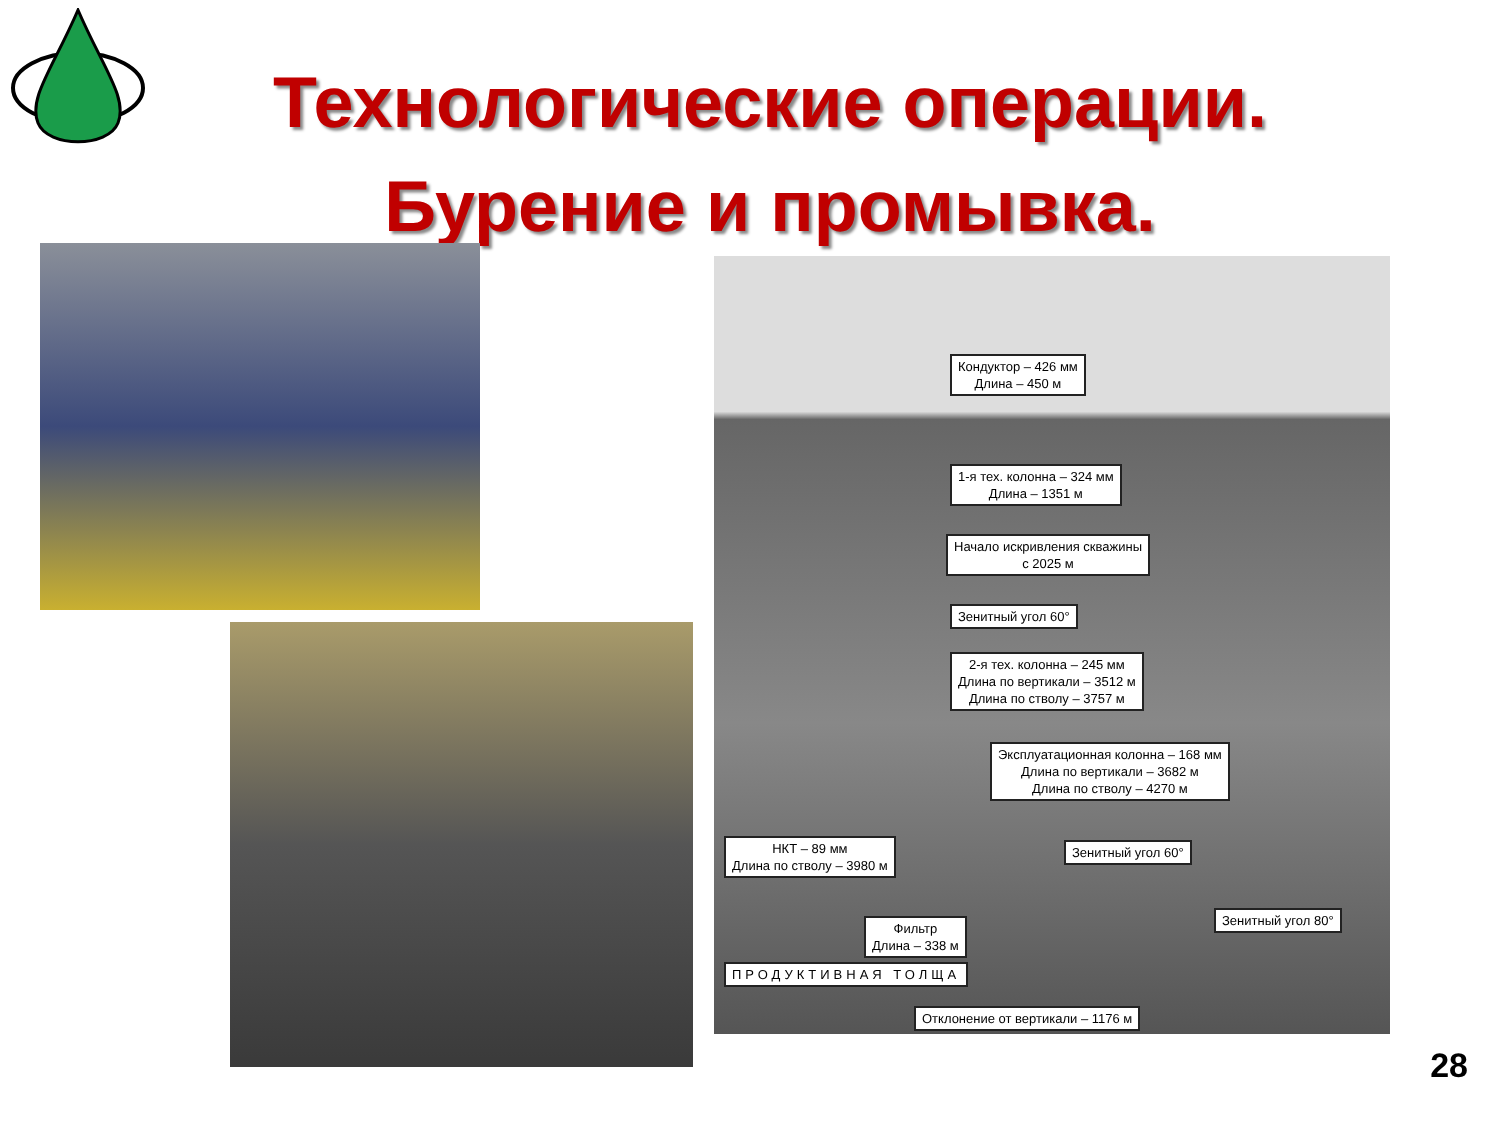Технологические операции.
Бурение и промывка.
Кондуктор – 426 мм
Длина – 450 м
1-я тех. колонна – 324 мм
Длина – 1351 м
Начало искривления скважины
с 2025 м
Зенитный угол 60°
2-я тех. колонна – 245 мм
Длина по вертикали – 3512 м
Длина по стволу – 3757 м
Эксплуатационная колонна – 168 мм
Длина по вертикали – 3682 м
Длина по стволу – 4270 м
НКТ – 89 мм
Длина по стволу – 3980 м
Зенитный угол 60°
Фильтр
Длина – 338 м
Зенитный угол 80°
ПРОДУКТИВНАЯ ТОЛЩА
Отклонение от вертикали – 1176 м
28